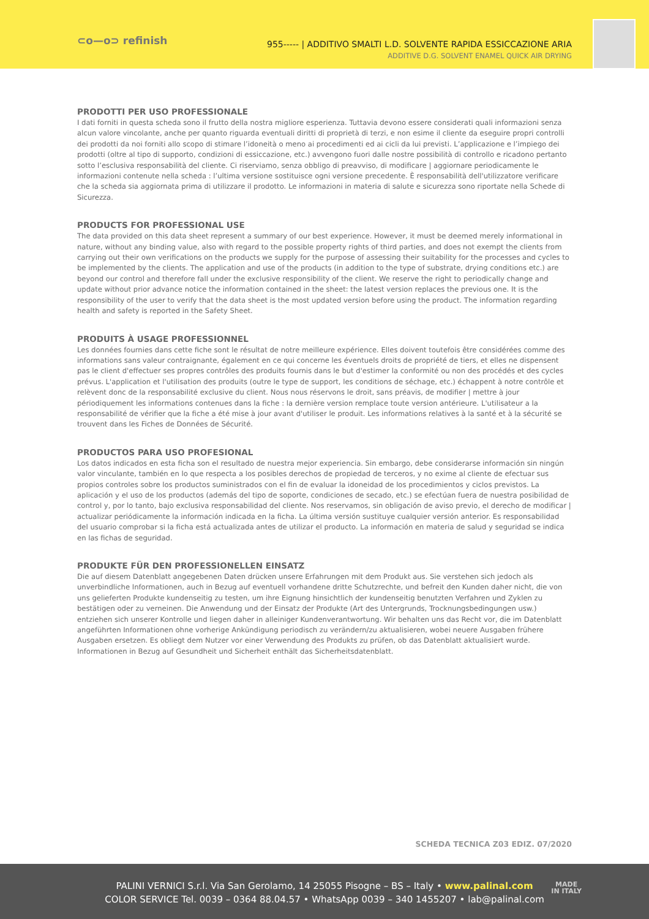⊂o—o⊃ refinish
955----- | ADDITIVO SMALTI L.D. SOLVENTE RAPIDA ESSICCAZIONE ARIA
ADDITIVE D.G. SOLVENT ENAMEL QUICK AIR DRYING
PRODOTTI PER USO PROFESSIONALE
I dati forniti in questa scheda sono il frutto della nostra migliore esperienza. Tuttavia devono essere considerati quali informazioni senza alcun valore vincolante, anche per quanto riguarda eventuali diritti di proprietà di terzi, e non esime il cliente da eseguire propri controlli dei prodotti da noi forniti allo scopo di stimare l’idoneità o meno ai procedimenti ed ai cicli da lui previsti. L’applicazione e l’impiego dei prodotti (oltre al tipo di supporto, condizioni di essiccazione, etc.) avvengono fuori dalle nostre possibilità di controllo e ricadono pertanto sotto l’esclusiva responsabilità del cliente. Ci riserviamo, senza obbligo di preavviso, di modificare | aggiornare periodicamente le informazioni contenute nella scheda : l’ultima versione sostituisce ogni versione precedente. È responsabilità dell'utilizzatore verificare che la scheda sia aggiornata prima di utilizzare il prodotto. Le informazioni in materia di salute e sicurezza sono riportate nella Schede di Sicurezza.
PRODUCTS FOR PROFESSIONAL USE
The data provided on this data sheet represent a summary of our best experience. However, it must be deemed merely informational in nature, without any binding value, also with regard to the possible property rights of third parties, and does not exempt the clients from carrying out their own verifications on the products we supply for the purpose of assessing their suitability for the processes and cycles to be implemented by the clients. The application and use of the products (in addition to the type of substrate, drying conditions etc.) are beyond our control and therefore fall under the exclusive responsibility of the client. We reserve the right to periodically change and update without prior advance notice the information contained in the sheet: the latest version replaces the previous one. It is the responsibility of the user to verify that the data sheet is the most updated version before using the product. The information regarding health and safety is reported in the Safety Sheet.
PRODUITS À USAGE PROFESSIONNEL
Les données fournies dans cette fiche sont le résultat de notre meilleure expérience. Elles doivent toutefois être considérées comme des informations sans valeur contraignante, également en ce qui concerne les éventuels droits de propriété de tiers, et elles ne dispensent pas le client d'effectuer ses propres contrôles des produits fournis dans le but d'estimer la conformité ou non des procédés et des cycles prévus. L'application et l'utilisation des produits (outre le type de support, les conditions de séchage, etc.) échappent à notre contrôle et relèvent donc de la responsabilité exclusive du client. Nous nous réservons le droit, sans préavis, de modifier | mettre à jour périodiquement les informations contenues dans la fiche : la dernière version remplace toute version antérieure. L'utilisateur a la responsabilité de vérifier que la fiche a été mise à jour avant d'utiliser le produit. Les informations relatives à la santé et à la sécurité se trouvent dans les Fiches de Données de Sécurité.
PRODUCTOS PARA USO PROFESIONAL
Los datos indicados en esta ficha son el resultado de nuestra mejor experiencia. Sin embargo, debe considerarse información sin ningún valor vinculante, también en lo que respecta a los posibles derechos de propiedad de terceros, y no exime al cliente de efectuar sus propios controles sobre los productos suministrados con el fin de evaluar la idoneidad de los procedimientos y ciclos previstos. La aplicación y el uso de los productos (además del tipo de soporte, condiciones de secado, etc.) se efectúan fuera de nuestra posibilidad de control y, por lo tanto, bajo exclusiva responsabilidad del cliente. Nos reservamos, sin obligación de aviso previo, el derecho de modificar | actualizar periódicamente la información indicada en la ficha. La última versión sustituye cualquier versión anterior. Es responsabilidad del usuario comprobar si la ficha está actualizada antes de utilizar el producto. La información en materia de salud y seguridad se indica en las fichas de seguridad.
PRODUKTE FÜR DEN PROFESSIONELLEN EINSATZ
Die auf diesem Datenblatt angegebenen Daten drücken unsere Erfahrungen mit dem Produkt aus. Sie verstehen sich jedoch als unverbindliche Informationen, auch in Bezug auf eventuell vorhandene dritte Schutzrechte, und befreit den Kunden daher nicht, die von uns gelieferten Produkte kundenseitig zu testen, um ihre Eignung hinsichtlich der kundenseitig benutzten Verfahren und Zyklen zu bestätigen oder zu verneinen. Die Anwendung und der Einsatz der Produkte (Art des Untergrunds, Trocknungsbedingungen usw.) entziehen sich unserer Kontrolle und liegen daher in alleiniger Kundenverantwortung. Wir behalten uns das Recht vor, die im Datenblatt angeführten Informationen ohne vorherige Ankündigung periodisch zu verändern/zu aktualisieren, wobei neuere Ausgaben frühere Ausgaben ersetzen. Es obliegt dem Nutzer vor einer Verwendung des Produkts zu prüfen, ob das Datenblatt aktualisiert wurde. Informationen in Bezug auf Gesundheit und Sicherheit enthält das Sicherheitsdatenblatt.
SCHEDA TECNICA Z03 EDIZ. 07/2020
PALINI VERNICI S.r.l. Via San Gerolamo, 14 25055 Pisogne – BS – Italy • www.palinal.com
COLOR SERVICE Tel. 0039 – 0364 88.04.57 • WhatsApp 0039 – 340 1455207 • lab@palinal.com
MADE
IN ITALY